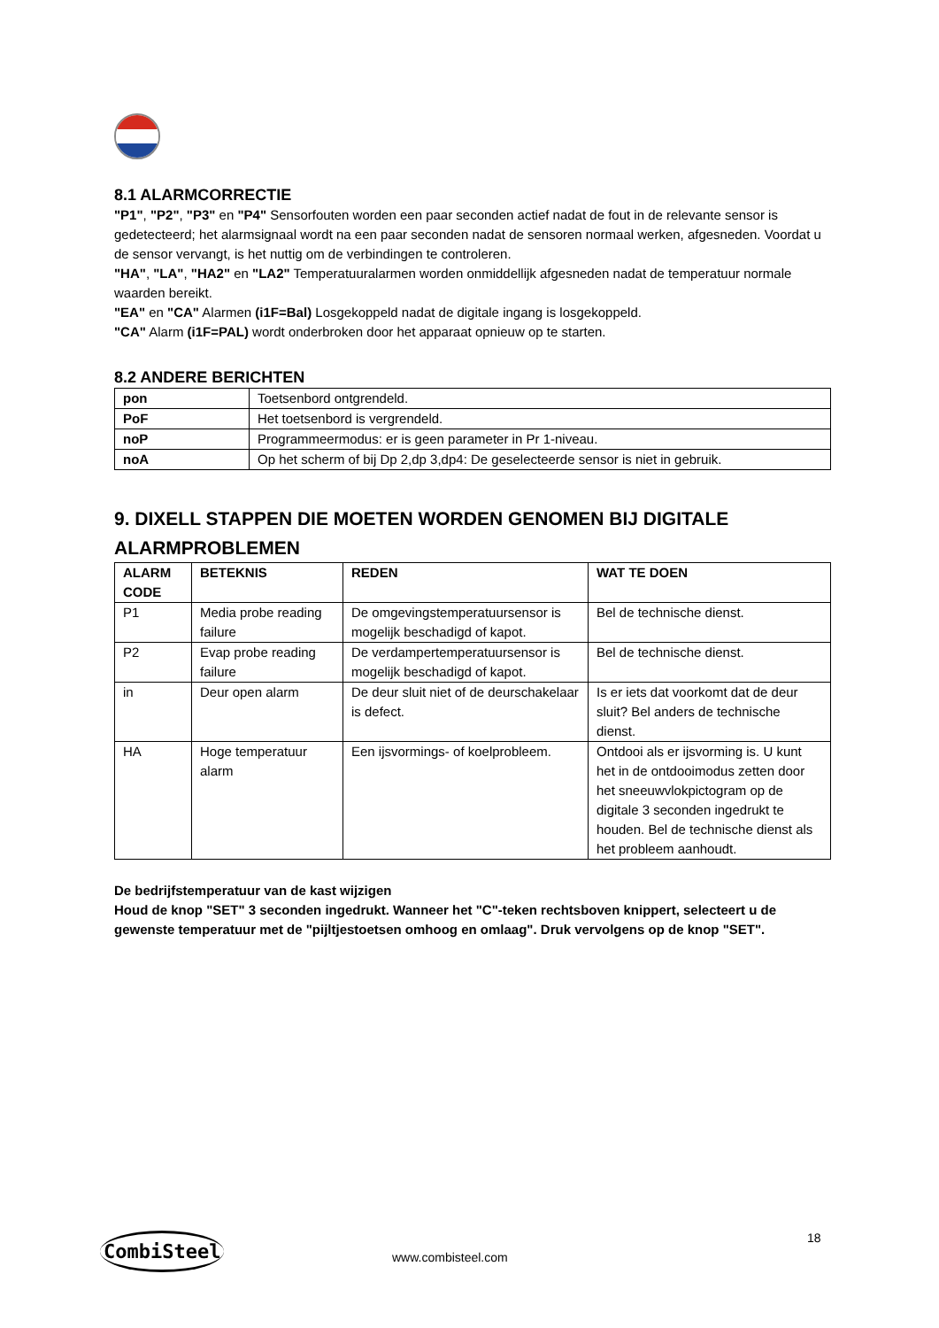8.1 ALARMCORRECTIE
"P1", "P2", "P3" en "P4" Sensorfouten worden een paar seconden actief nadat de fout in de relevante sensor is gedetecteerd; het alarmsignaal wordt na een paar seconden nadat de sensoren normaal werken, afgesneden. Voordat u de sensor vervangt, is het nuttig om de verbindingen te controleren.
"HA", "LA", "HA2" en "LA2" Temperatuuralarmen worden onmiddellijk afgesneden nadat de temperatuur normale waarden bereikt.
"EA" en "CA" Alarmen (i1F=Bal) Losgekoppeld nadat de digitale ingang is losgekoppeld.
"CA" Alarm (i1F=PAL) wordt onderbroken door het apparaat opnieuw op te starten.
8.2 ANDERE BERICHTEN
| pon | Toetsenbord ontgrendeld. |
| PoF | Het toetsenbord is vergrendeld. |
| noP | Programmeermodus: er is geen parameter in Pr 1-niveau. |
| noA | Op het scherm of bij Dp 2,dp 3,dp4: De geselecteerde sensor is niet in gebruik. |
9. DIXELL STAPPEN DIE MOETEN WORDEN GENOMEN BIJ DIGITALE ALARMPROBLEMEN
| ALARM CODE | BETEKNIS | REDEN | WAT TE DOEN |
| --- | --- | --- | --- |
| P1 | Media probe reading failure | De omgevingstemperatuursensor is mogelijk beschadigd of kapot. | Bel de technische dienst. |
| P2 | Evap probe reading failure | De verdampertemperatuursensor is mogelijk beschadigd of kapot. | Bel de technische dienst. |
| in | Deur open alarm | De deur sluit niet of de deurschakelaar is defect. | Is er iets dat voorkomt dat de deur sluit? Bel anders de technische dienst. |
| HA | Hoge temperatuur alarm | Een ijsvormings- of koelprobleem. | Ontdooi als er ijsvorming is. U kunt het in de ontdooimodus zetten door het sneeuwvlokpictogram op de digitale 3 seconden ingedrukt te houden. Bel de technische dienst als het probleem aanhoudt. |
De bedrijfstemperatuur van de kast wijzigen
Houd de knop "SET" 3 seconden ingedrukt. Wanneer het "C"-teken rechtsboven knippert, selecteert u de gewenste temperatuur met de "pijltjestoetsen omhoog en omlaag". Druk vervolgens op de knop "SET".
CombiSteel
www.combisteel.com
18